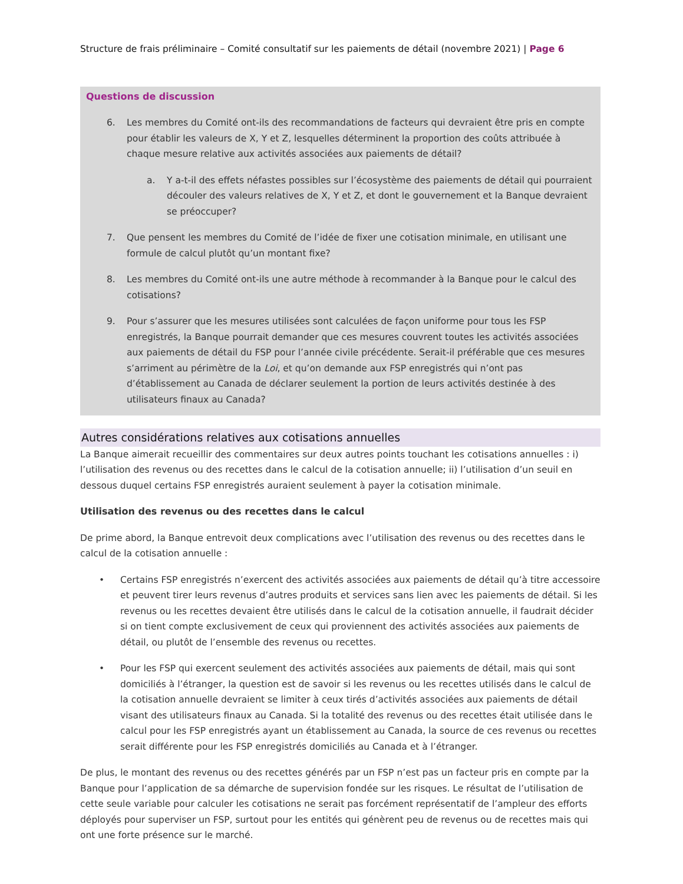Structure de frais préliminaire – Comité consultatif sur les paiements de détail (novembre 2021) | Page 6
Questions de discussion
6. Les membres du Comité ont-ils des recommandations de facteurs qui devraient être pris en compte pour établir les valeurs de X, Y et Z, lesquelles déterminent la proportion des coûts attribuée à chaque mesure relative aux activités associées aux paiements de détail?
a. Y a-t-il des effets néfastes possibles sur l’écosystème des paiements de détail qui pourraient découler des valeurs relatives de X, Y et Z, et dont le gouvernement et la Banque devraient se préoccuper?
7. Que pensent les membres du Comité de l’idée de fixer une cotisation minimale, en utilisant une formule de calcul plutôt qu’un montant fixe?
8. Les membres du Comité ont-ils une autre méthode à recommander à la Banque pour le calcul des cotisations?
9. Pour s’assurer que les mesures utilisées sont calculées de façon uniforme pour tous les FSP enregistrés, la Banque pourrait demander que ces mesures couvrent toutes les activités associées aux paiements de détail du FSP pour l’année civile précédente. Serait-il préférable que ces mesures s’arriment au périmètre de la Loi, et qu’on demande aux FSP enregistrés qui n’ont pas d’établissement au Canada de déclarer seulement la portion de leurs activités destinée à des utilisateurs finaux au Canada?
Autres considérations relatives aux cotisations annuelles
La Banque aimerait recueillir des commentaires sur deux autres points touchant les cotisations annuelles : i) l’utilisation des revenus ou des recettes dans le calcul de la cotisation annuelle; ii) l’utilisation d’un seuil en dessous duquel certains FSP enregistrés auraient seulement à payer la cotisation minimale.
Utilisation des revenus ou des recettes dans le calcul
De prime abord, la Banque entrevoit deux complications avec l’utilisation des revenus ou des recettes dans le calcul de la cotisation annuelle :
• Certains FSP enregistrés n’exercent des activités associées aux paiements de détail qu’à titre accessoire et peuvent tirer leurs revenus d’autres produits et services sans lien avec les paiements de détail. Si les revenus ou les recettes devaient être utilisés dans le calcul de la cotisation annuelle, il faudrait décider si on tient compte exclusivement de ceux qui proviennent des activités associées aux paiements de détail, ou plutôt de l’ensemble des revenus ou recettes.
• Pour les FSP qui exercent seulement des activités associées aux paiements de détail, mais qui sont domiciliés à l’étranger, la question est de savoir si les revenus ou les recettes utilisés dans le calcul de la cotisation annuelle devraient se limiter à ceux tirés d’activités associées aux paiements de détail visant des utilisateurs finaux au Canada. Si la totalité des revenus ou des recettes était utilisée dans le calcul pour les FSP enregistrés ayant un établissement au Canada, la source de ces revenus ou recettes serait différente pour les FSP enregistrés domiciliés au Canada et à l’étranger.
De plus, le montant des revenus ou des recettes générés par un FSP n’est pas un facteur pris en compte par la Banque pour l’application de sa démarche de supervision fondée sur les risques. Le résultat de l’utilisation de cette seule variable pour calculer les cotisations ne serait pas forcément représentatif de l’ampleur des efforts déployés pour superviser un FSP, surtout pour les entités qui génèrent peu de revenus ou de recettes mais qui ont une forte présence sur le marché.